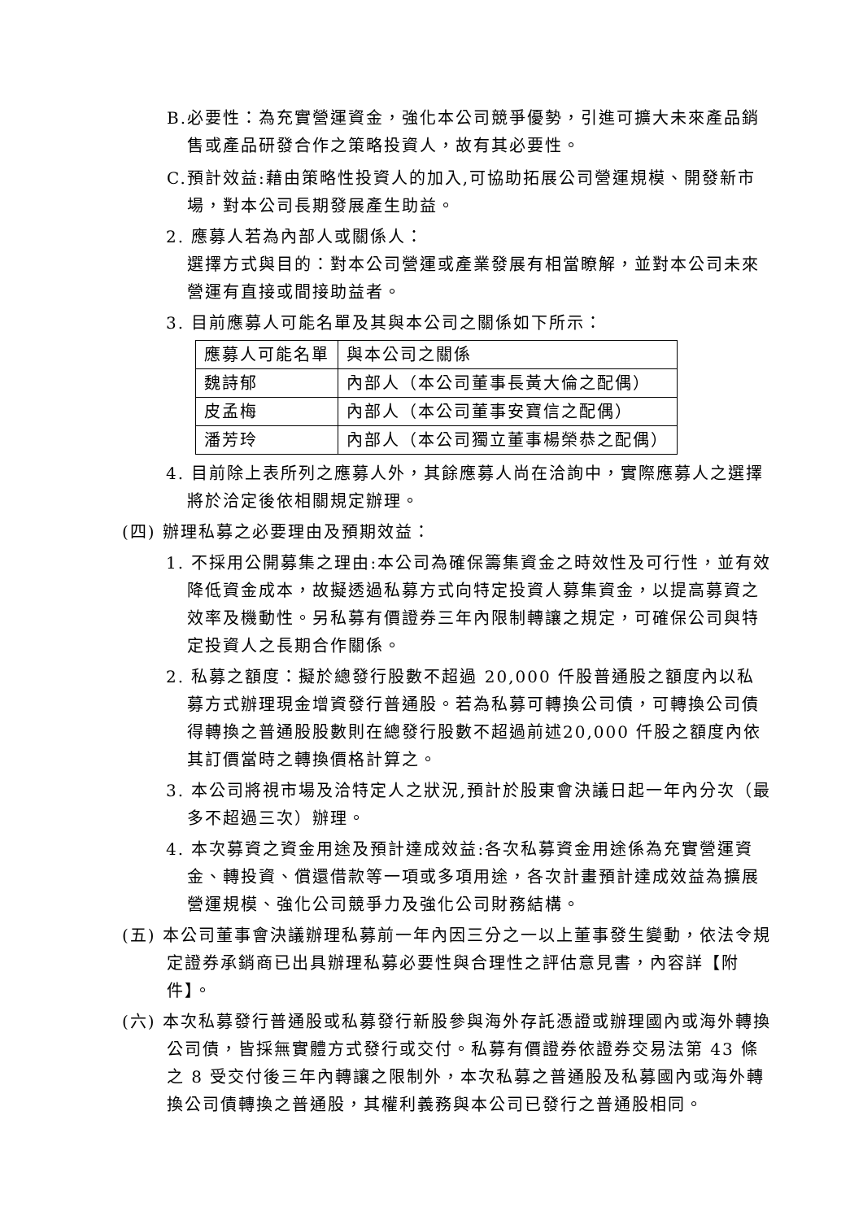B.必要性：為充實營運資金，強化本公司競爭優勢，引進可擴大未來產品銷售或產品研發合作之策略投資人，故有其必要性。
C.預計效益:藉由策略性投資人的加入,可協助拓展公司營運規模、開發新市場，對本公司長期發展產生助益。
2. 應募人若為內部人或關係人：
選擇方式與目的：對本公司營運或產業發展有相當瞭解，並對本公司未來營運有直接或間接助益者。
3. 目前應募人可能名單及其與本公司之關係如下所示：
| 應募人可能名單 | 與本公司之關係 |
| 魏詩郁 | 內部人（本公司董事長黃大倫之配偶） |
| 皮孟梅 | 內部人（本公司董事安寶信之配偶） |
| 潘芳玲 | 內部人（本公司獨立董事楊榮恭之配偶） |
4. 目前除上表所列之應募人外，其餘應募人尚在洽詢中，實際應募人之選擇將於洽定後依相關規定辦理。
(四) 辦理私募之必要理由及預期效益：
1. 不採用公開募集之理由:本公司為確保籌集資金之時效性及可行性，並有效降低資金成本，故擬透過私募方式向特定投資人募集資金，以提高募資之效率及機動性。另私募有價證券三年內限制轉讓之規定，可確保公司與特定投資人之長期合作關係。
2. 私募之額度：擬於總發行股數不超過 20,000 仟股普通股之額度內以私募方式辦理現金增資發行普通股。若為私募可轉換公司債，可轉換公司債得轉換之普通股股數則在總發行股數不超過前述20,000 仟股之額度內依其訂價當時之轉換價格計算之。
3. 本公司將視市場及洽特定人之狀況,預計於股東會決議日起一年內分次（最多不超過三次）辦理。
4. 本次募資之資金用途及預計達成效益:各次私募資金用途係為充實營運資金、轉投資、償還借款等一項或多項用途，各次計畫預計達成效益為擴展營運規模、強化公司競爭力及強化公司財務結構。
(五) 本公司董事會決議辦理私募前一年內因三分之一以上董事發生變動，依法令規定證券承銷商已出具辦理私募必要性與合理性之評估意見書，內容詳【附件】。
(六) 本次私募發行普通股或私募發行新股參與海外存託憑證或辦理國內或海外轉換公司債，皆採無實體方式發行或交付。私募有價證券依證券交易法第 43 條之 8 受交付後三年內轉讓之限制外，本次私募之普通股及私募國內或海外轉換公司債轉換之普通股，其權利義務與本公司已發行之普通股相同。